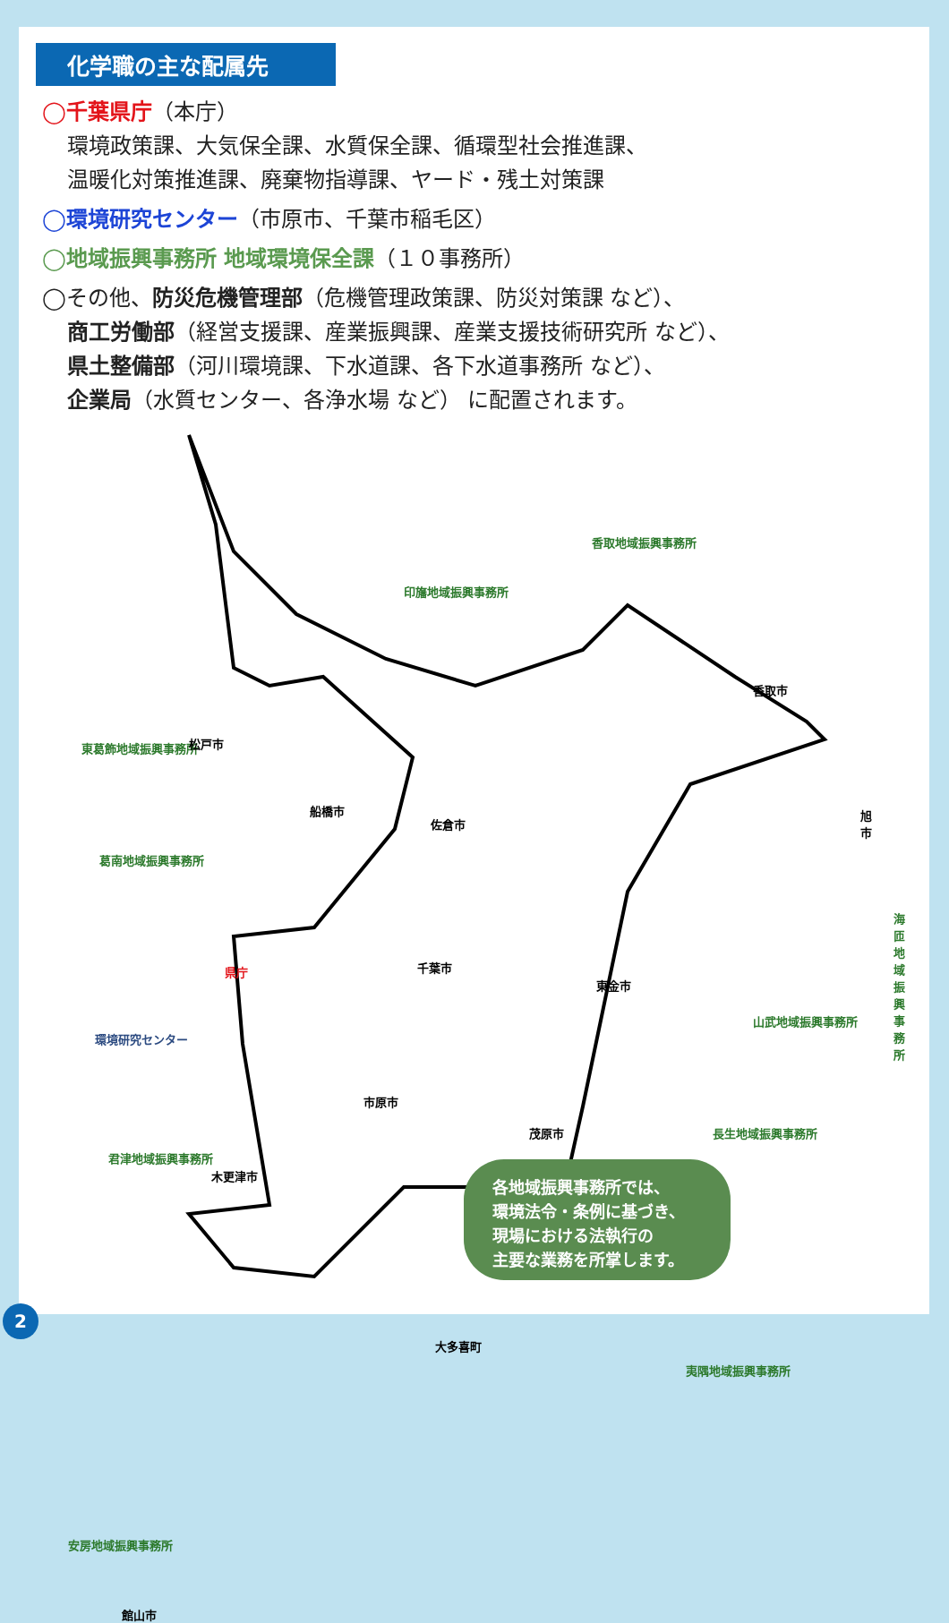化学職の主な配属先
◯千葉県庁（本庁）
環境政策課、大気保全課、水質保全課、循環型社会推進課、
温暖化対策推進課、廃棄物指導課、ヤード・残土対策課
◯環境研究センター（市原市、千葉市稲毛区）
◯地域振興事務所 地域環境保全課（１０事務所）
◯その他、防災危機管理部（危機管理政策課、防災対策課 など）、
商工労働部（経営支援課、産業振興課、産業支援技術研究所 など）、
県土整備部（河川環境課、下水道課、各下水道事務所 など）、
企業局（水質センター、各浄水場 など） に配置されます。
香取地域振興事務所
印旛地域振興事務所
香取市
東葛飾地域振興事務所 松戸市
佐倉市
船橋市 旭市
葛南地域振興事務所
海匝地域振興事務所
県庁 千葉市
東金市
山武地域振興事務所
環境研究センター
市原市
茂原市 長生地域振興事務所
君津地域振興事務所
木更津市
大多喜町
夷隅地域振興事務所
安房地域振興事務所
館山市
各地域振興事務所では、
環境法令・条例に基づき、
現場における法執行の
主要な業務を所掌します。
2